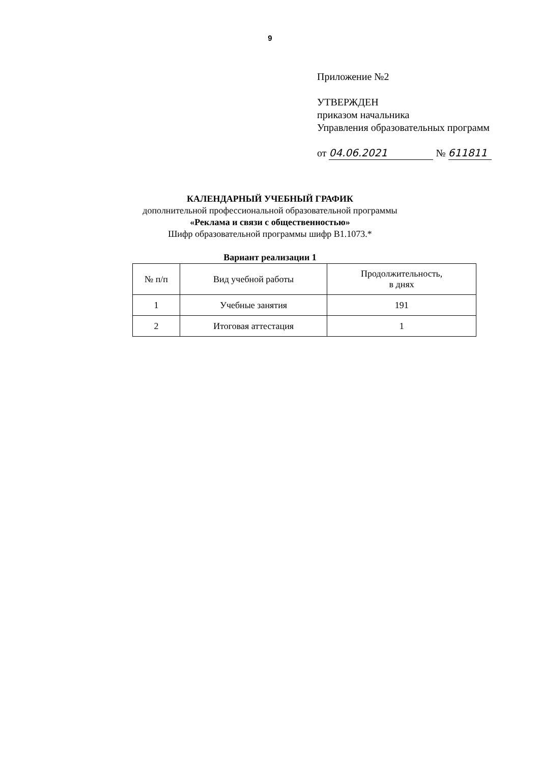9
Приложение №2
УТВЕРЖДЕН
приказом начальника
Управления образовательных программ
от 04.06.2021 № 611811
КАЛЕНДАРНЫЙ УЧЕБНЫЙ ГРАФИК
дополнительной профессиональной образовательной программы
«Реклама и связи с общественностью»
Шифр образовательной программы шифр В1.1073.*
Вариант реализации 1
| № п/п | Вид учебной работы | Продолжительность, в днях |
| --- | --- | --- |
| 1 | Учебные занятия | 191 |
| 2 | Итоговая аттестация | 1 |